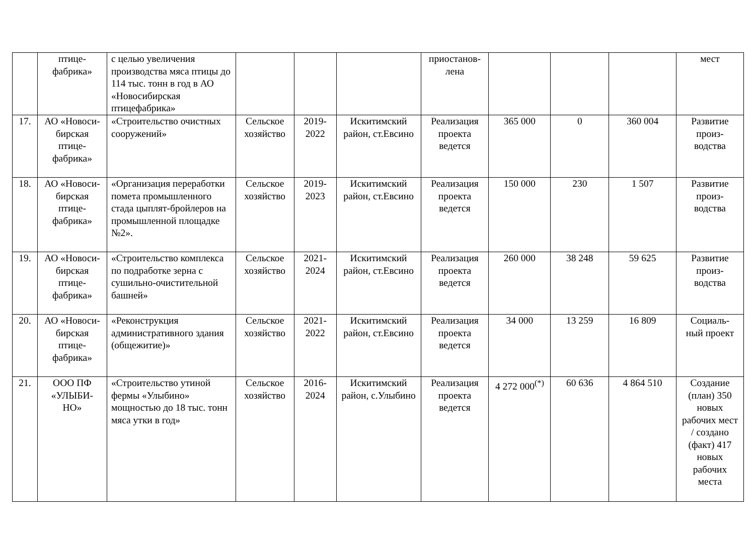| | птице- фабрика» | с целью увеличения производства мяса птицы до 114 тыс. тонн в год в АО «Новосибирская птицефабрика» | | | | приостанов- лена | | | | мест |
| 17. | АО «Новоси- бирская птице- фабрика» | «Строительство очистных сооружений» | Сельское хозяйство | 2019- 2022 | Искитимский район, ст.Евсино | Реализация проекта ведется | 365 000 | 0 | 360 004 | Развитие произ- водства |
| 18. | АО «Новоси- бирская птице- фабрика» | «Организация переработки помета промышленного стада цыплят-бройлеров на промышленной площадке №2». | Сельское хозяйство | 2019- 2023 | Искитимский район, ст.Евсино | Реализация проекта ведется | 150 000 | 230 | 1 507 | Развитие произ- водства |
| 19. | АО «Новоси- бирская птице- фабрика» | «Строительство комплекса по подработке зерна с сушильно-очистительной башней» | Сельское хозяйство | 2021- 2024 | Искитимский район, ст.Евсино | Реализация проекта ведется | 260 000 | 38 248 | 59 625 | Развитие произ- водства |
| 20. | АО «Новоси- бирская птице- фабрика» | «Реконструкция административного здания (общежитие)» | Сельское хозяйство | 2021- 2022 | Искитимский район, ст.Евсино | Реализация проекта ведется | 34 000 | 13 259 | 16 809 | Социаль- ный проект |
| 21. | ООО ПФ «УЛЫБИ- НО» | «Строительство утиной фермы «Улыбино» мощностью до 18 тыс. тонн мяса утки в год» | Сельское хозяйство | 2016- 2024 | Искитимский район, с.Улыбино | Реализация проекта ведется | 4 272 000<sup>(*)</sup> | 60 636 | 4 864 510 | Создание (план) 350 новых рабочих мест / создано (факт) 417 новых рабочих места |